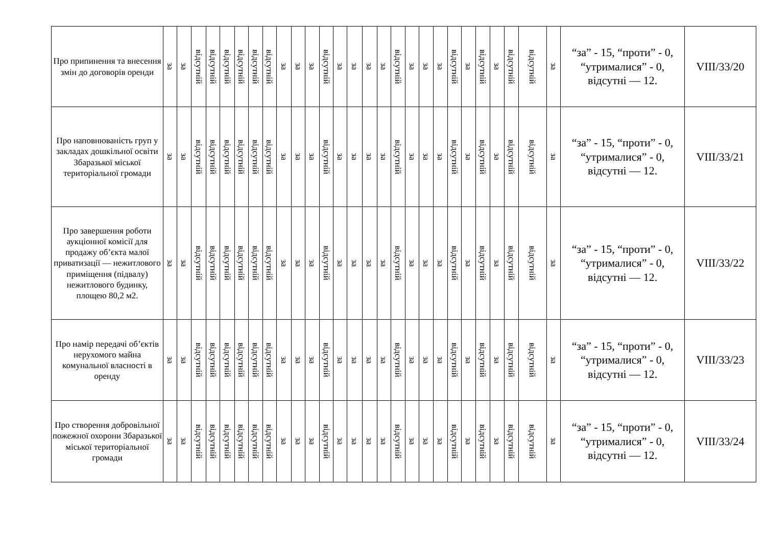| Про припинення та внесення змін до договорів оренди | за | за | відсутній | відсутній | відсутній | відсутній | відсутній | відсутній | за | за | за | відсутній | за | за | за | за | відсутній | за | за | за | відсутній | за | відсутній | за | відсутній | відсутній | за | “за” - 15, “проти” - 0, “утрималися” - 0, відсутні — 12. | VIII/33/20 |
| Про наповнюваність груп у закладах дошкільної освіти Збаразької міської територіальної громади | за | за | відсутній | відсутній | відсутній | відсутній | відсутній | відсутній | за | за | за | відсутній | за | за | за | за | відсутній | за | за | за | відсутній | за | відсутній | за | відсутній | відсутній | за | “за” - 15, “проти” - 0, “утрималися” - 0, відсутні — 12. | VIII/33/21 |
| Про завершення роботи аукціонної комісії для продажу об’єкта малої приватизації — нежитлового приміщення (підвалу) нежитлового будинку, площею 80,2 м2. | за | за | відсутній | відсутній | відсутній | відсутній | відсутній | відсутній | за | за | за | відсутній | за | за | за | за | відсутній | за | за | за | відсутній | за | відсутній | за | відсутній | відсутній | за | “за” - 15, “проти” - 0, “утрималися” - 0, відсутні — 12. | VIII/33/22 |
| Про намір передачі об’єктів нерухомого майна комунальної власності в оренду | за | за | відсутній | відсутній | відсутній | відсутній | відсутній | відсутній | за | за | за | відсутній | за | за | за | за | відсутній | за | за | за | відсутній | за | відсутній | за | відсутній | відсутній | за | “за” - 15, “проти” - 0, “утрималися” - 0, відсутні — 12. | VIII/33/23 |
| Про створення добровільної пожежної охорони Збаразької міської територіальної громади | за | за | відсутній | відсутній | відсутній | відсутній | відсутній | відсутній | за | за | за | відсутній | за | за | за | за | відсутній | за | за | за | відсутній | за | відсутній | за | відсутній | відсутній | за | “за” - 15, “проти” - 0, “утрималися” - 0, відсутні — 12. | VIII/33/24 |